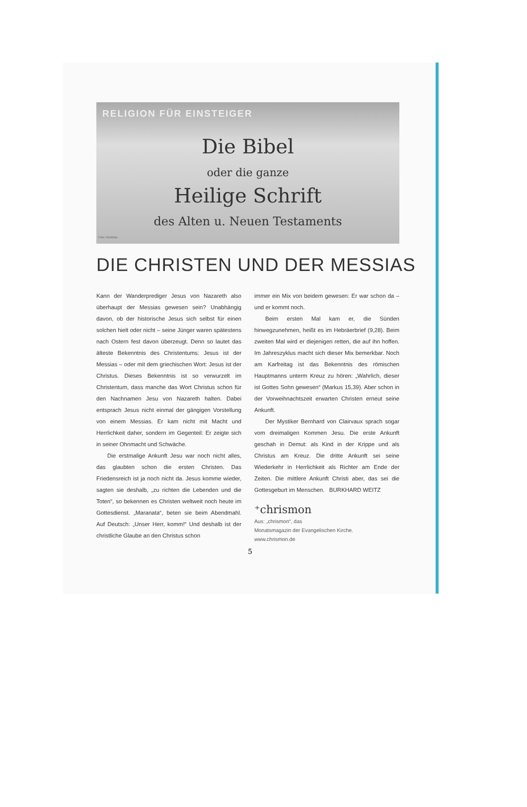RELIGION FÜR EINSTEIGER
Die Bibel
oder die ganze
Heilige Schrift
des Alten u. Neuen Testaments
Foto: Wodicka
DIE CHRISTEN UND DER MESSIAS
Kann der Wanderprediger Jesus von Nazareth also überhaupt der Messias gewesen sein? Unabhängig davon, ob der historische Jesus sich selbst für einen solchen hielt oder nicht – seine Jünger waren spätestens nach Ostern fest davon überzeugt. Denn so lautet das älteste Bekenntnis des Christentums: Jesus ist der Messias – oder mit dem griechischen Wort: Jesus ist der Christus. Dieses Bekenntnis ist so verwurzelt im Christentum, dass manche das Wort Christus schon für den Nachnamen Jesu von Nazareth halten. Dabei entsprach Jesus nicht einmal der gängigen Vorstellung von einem Messias. Er kam nicht mit Macht und Herrlichkeit daher, sondern im Gegenteil: Er zeigte sich in seiner Ohnmacht und Schwäche.
Die erstmalige Ankunft Jesu war noch nicht alles, das glaubten schon die ersten Christen. Das Friedensreich ist ja noch nicht da. Jesus komme wieder, sagten sie deshalb, „zu richten die Lebenden und die Toten“, so bekennen es Christen weltweit noch heute im Gottesdienst. „Maranata“, beten sie beim Abendmahl. Auf Deutsch: „Unser Herr, komm!“ Und deshalb ist der christliche Glaube an den Christus schon
immer ein Mix von beidem gewesen: Er war schon da – und er kommt noch.
Beim ersten Mal kam er, die Sünden hinwegzunehmen, heißt es im Hebräerbrief (9,28). Beim zweiten Mal wird er diejenigen retten, die auf ihn hoffen. Im Jahreszyklus macht sich dieser Mix bemerkbar. Noch am Karfreitag ist das Bekenntnis des römischen Hauptmanns unterm Kreuz zu hören: „Wahrlich, dieser ist Gottes Sohn gewesen“ (Markus 15,39). Aber schon in der Vorweihnachtszeit erwarten Christen erneut seine Ankunft.
Der Mystiker Bernhard von Clairvaux sprach sogar vom dreimaligen Kommen Jesu. Die erste Ankunft geschah in Demut: als Kind in der Krippe und als Christus am Kreuz. Die dritte Ankunft sei seine Wiederkehr in Herrlichkeit als Richter am Ende der Zeiten. Die mittlere Ankunft Christi aber, das sei die Gottesgeburt im Menschen. BURKHARD WEITZ
⁺chrismon
Aus: „chrismon“, das
Monatsmagazin der Evangelischen Kirche.
www.chrismon.de
5